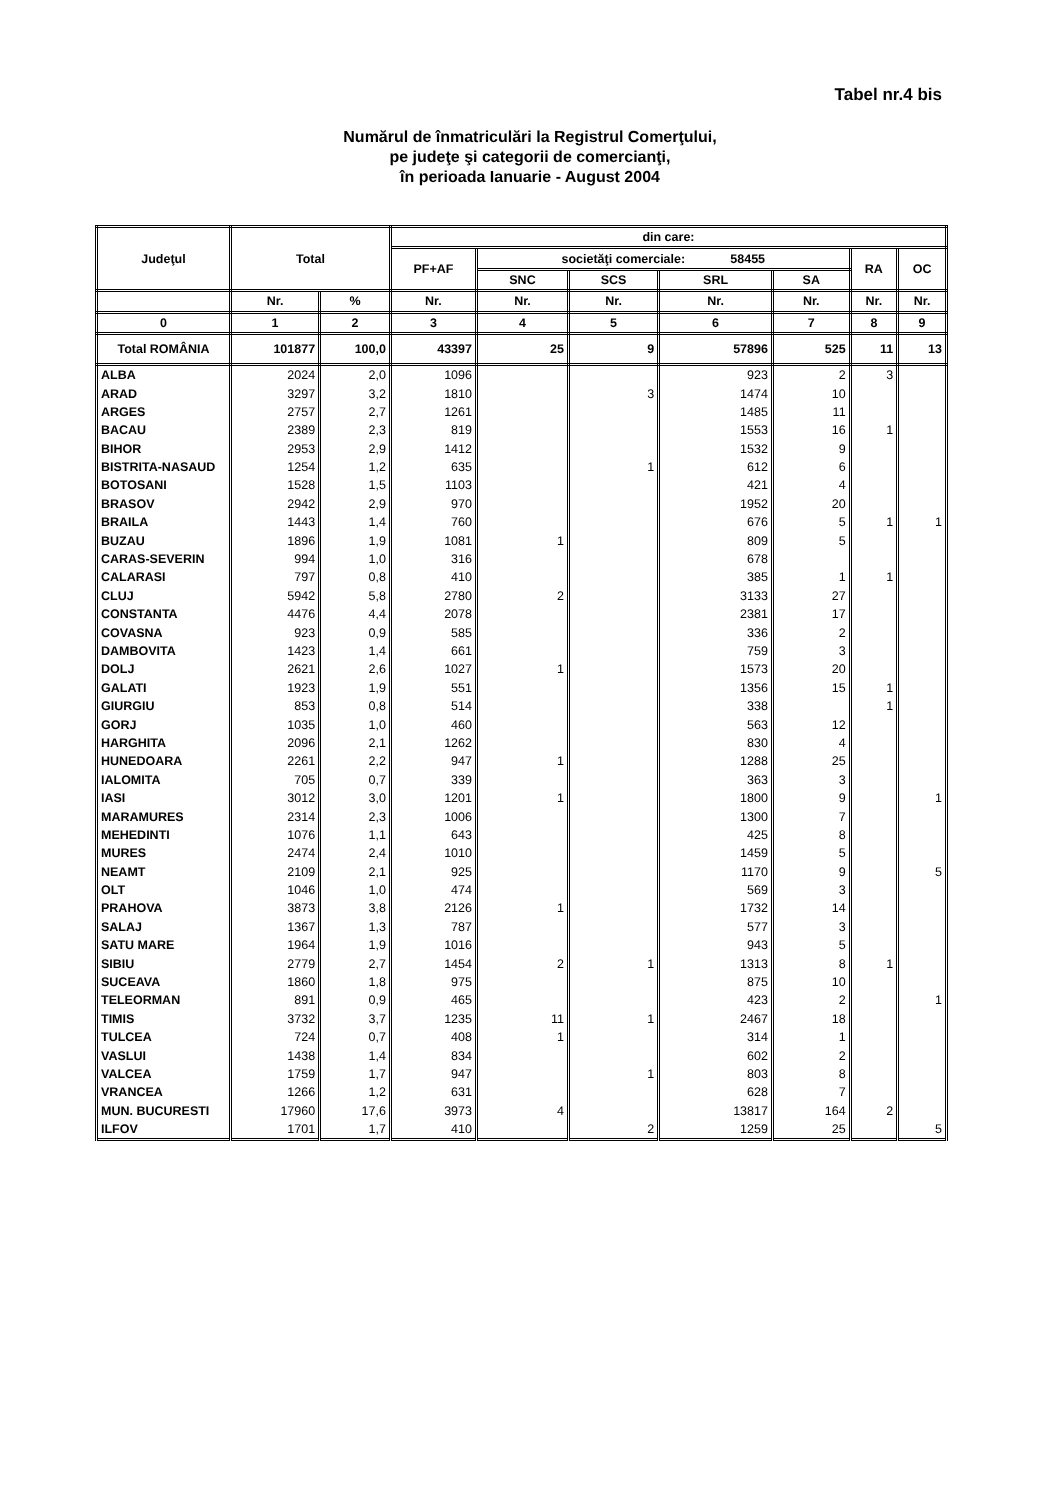Tabel nr.4 bis
Numărul de înmatriculări la Registrul Comerţului,
pe judeţe şi categorii de comercianţi,
în perioada Ianuarie - August 2004
| Judeţul | Total | | din care: | | | | | | |
| --- | --- | --- | --- | --- | --- | --- | --- | --- | --- |
| | | | PF+AF | societăţi comerciale: 58455 | | | | RA | OC |
| | | | | SNC | SCS | SRL | SA | | |
| | Nr. | % | Nr. | Nr. | Nr. | Nr. | Nr. | Nr. | Nr. |
| 0 | 1 | 2 | 3 | 4 | 5 | 6 | 7 | 8 | 9 |
| Total ROMÂNIA | 101877 | 100,0 | 43397 | 25 | 9 | 57896 | 525 | 11 | 13 |
| ALBA | 2024 | 2,0 | 1096 | | | 923 | 2 | 3 | |
| ARAD | 3297 | 3,2 | 1810 | | 3 | 1474 | 10 | | |
| ARGES | 2757 | 2,7 | 1261 | | | 1485 | 11 | | |
| BACAU | 2389 | 2,3 | 819 | | | 1553 | 16 | 1 | |
| BIHOR | 2953 | 2,9 | 1412 | | | 1532 | 9 | | |
| BISTRITA-NASAUD | 1254 | 1,2 | 635 | | 1 | 612 | 6 | | |
| BOTOSANI | 1528 | 1,5 | 1103 | | | 421 | 4 | | |
| BRASOV | 2942 | 2,9 | 970 | | | 1952 | 20 | | |
| BRAILA | 1443 | 1,4 | 760 | | | 676 | 5 | 1 | 1 |
| BUZAU | 1896 | 1,9 | 1081 | 1 | | 809 | 5 | | |
| CARAS-SEVERIN | 994 | 1,0 | 316 | | | 678 | | | |
| CALARASI | 797 | 0,8 | 410 | | | 385 | 1 | 1 | |
| CLUJ | 5942 | 5,8 | 2780 | 2 | | 3133 | 27 | | |
| CONSTANTA | 4476 | 4,4 | 2078 | | | 2381 | 17 | | |
| COVASNA | 923 | 0,9 | 585 | | | 336 | 2 | | |
| DAMBOVITA | 1423 | 1,4 | 661 | | | 759 | 3 | | |
| DOLJ | 2621 | 2,6 | 1027 | 1 | | 1573 | 20 | | |
| GALATI | 1923 | 1,9 | 551 | | | 1356 | 15 | 1 | |
| GIURGIU | 853 | 0,8 | 514 | | | 338 | | 1 | |
| GORJ | 1035 | 1,0 | 460 | | | 563 | 12 | | |
| HARGHITA | 2096 | 2,1 | 1262 | | | 830 | 4 | | |
| HUNEDOARA | 2261 | 2,2 | 947 | 1 | | 1288 | 25 | | |
| IALOMITA | 705 | 0,7 | 339 | | | 363 | 3 | | |
| IASI | 3012 | 3,0 | 1201 | 1 | | 1800 | 9 | | 1 |
| MARAMURES | 2314 | 2,3 | 1006 | | | 1300 | 7 | | |
| MEHEDINTI | 1076 | 1,1 | 643 | | | 425 | 8 | | |
| MURES | 2474 | 2,4 | 1010 | | | 1459 | 5 | | |
| NEAMT | 2109 | 2,1 | 925 | | | 1170 | 9 | | 5 |
| OLT | 1046 | 1,0 | 474 | | | 569 | 3 | | |
| PRAHOVA | 3873 | 3,8 | 2126 | 1 | | 1732 | 14 | | |
| SALAJ | 1367 | 1,3 | 787 | | | 577 | 3 | | |
| SATU MARE | 1964 | 1,9 | 1016 | | | 943 | 5 | | |
| SIBIU | 2779 | 2,7 | 1454 | 2 | 1 | 1313 | 8 | 1 | |
| SUCEAVA | 1860 | 1,8 | 975 | | | 875 | 10 | | |
| TELEORMAN | 891 | 0,9 | 465 | | | 423 | 2 | | 1 |
| TIMIS | 3732 | 3,7 | 1235 | 11 | 1 | 2467 | 18 | | |
| TULCEA | 724 | 0,7 | 408 | 1 | | 314 | 1 | | |
| VASLUI | 1438 | 1,4 | 834 | | | 602 | 2 | | |
| VALCEA | 1759 | 1,7 | 947 | | 1 | 803 | 8 | | |
| VRANCEA | 1266 | 1,2 | 631 | | | 628 | 7 | | |
| MUN. BUCURESTI | 17960 | 17,6 | 3973 | 4 | | 13817 | 164 | 2 | |
| ILFOV | 1701 | 1,7 | 410 | | 2 | 1259 | 25 | | 5 |